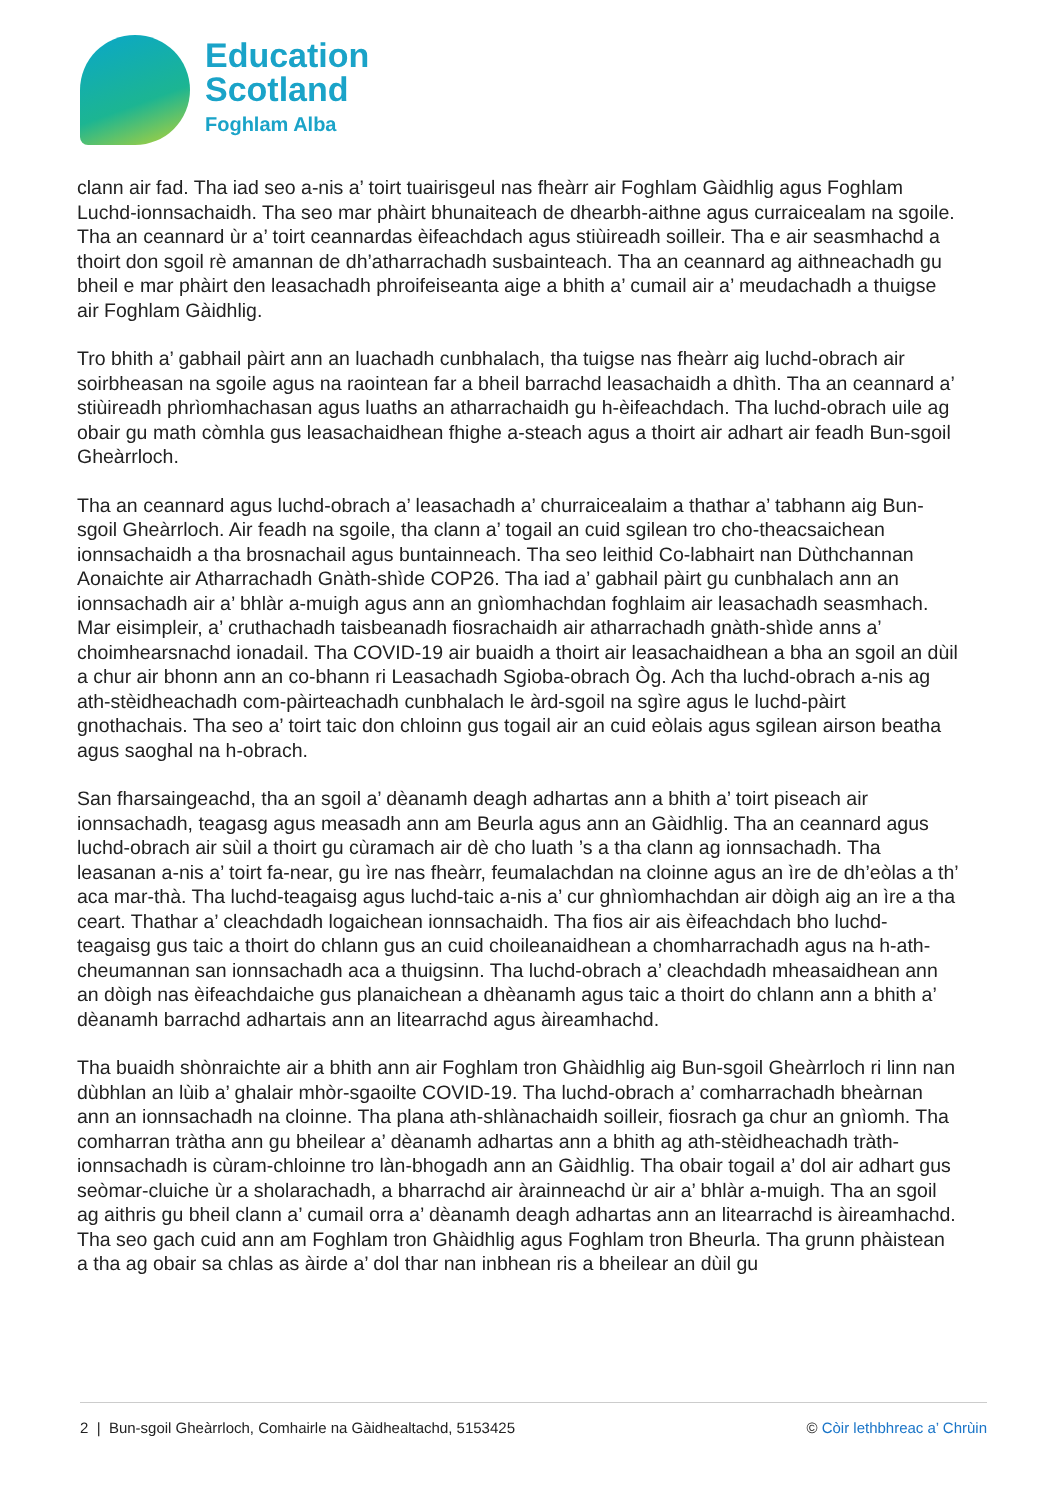Education
Scotland
Foghlam Alba
clann air fad. Tha iad seo a-nis a’ toirt tuairisgeul nas fheàrr air Foghlam Gàidhlig agus Foghlam Luchd-ionnsachaidh. Tha seo mar phàirt bhunaiteach de dhearbh-aithne agus curraicealam na sgoile. Tha an ceannard ùr a’ toirt ceannardas èifeachdach agus stiùireadh soilleir. Tha e air seasmhachd a thoirt don sgoil rè amannan de dh’atharrachadh susbainteach. Tha an ceannard ag aithneachadh gu bheil e mar phàirt den leasachadh phroifeiseanta aige a bhith a’ cumail air a’ meudachadh a thuigse air Foghlam Gàidhlig.
Tro bhith a’ gabhail pàirt ann an luachadh cunbhalach, tha tuigse nas fheàrr aig luchd-obrach air soirbheasan na sgoile agus na raointean far a bheil barrachd leasachaidh a dhìth. Tha an ceannard a’ stiùireadh phrìomhachasan agus luaths an atharrachaidh gu h-èifeachdach. Tha luchd-obrach uile ag obair gu math còmhla gus leasachaidhean fhighe a-steach agus a thoirt air adhart air feadh Bun-sgoil Gheàrrloch.
Tha an ceannard agus luchd-obrach a’ leasachadh a’ churraicealaim a thathar a’ tabhann aig Bun-sgoil Gheàrrloch. Air feadh na sgoile, tha clann a’ togail an cuid sgilean tro cho-theacsaichean ionnsachaidh a tha brosnachail agus buntainneach. Tha seo leithid Co-labhairt nan Dùthchannan Aonaichte air Atharrachadh Gnàth-shìde COP26. Tha iad a’ gabhail pàirt gu cunbhalach ann an ionnsachadh air a’ bhlàr a-muigh agus ann an gnìomhachdan foghlaim air leasachadh seasmhach. Mar eisimpleir, a’ cruthachadh taisbeanadh fiosrachaidh air atharrachadh gnàth-shìde anns a’ choimhearsnachd ionadail. Tha COVID-19 air buaidh a thoirt air leasachaidhean a bha an sgoil an dùil a chur air bhonn ann an co-bhann ri Leasachadh Sgioba-obrach Òg. Ach tha luchd-obrach a-nis ag ath-stèidheachadh com-pàirteachadh cunbhalach le àrd-sgoil na sgìre agus le luchd-pàirt gnothachais. Tha seo a’ toirt taic don chloinn gus togail air an cuid eòlais agus sgilean airson beatha agus saoghal na h-obrach.
San fharsaingeachd, tha an sgoil a’ dèanamh deagh adhartas ann a bhith a’ toirt piseach air ionnsachadh, teagasg agus measadh ann am Beurla agus ann an Gàidhlig. Tha an ceannard agus luchd-obrach air sùil a thoirt gu cùramach air dè cho luath ’s a tha clann ag ionnsachadh. Tha leasanan a-nis a’ toirt fa-near, gu ìre nas fheàrr, feumalachdan na cloinne agus an ìre de dh’eòlas a th’ aca mar-thà. Tha luchd-teagaisg agus luchd-taic a-nis a’ cur ghnìomhachdan air dòigh aig an ìre a tha ceart. Thathar a’ cleachdadh logaichean ionnsachaidh. Tha fios air ais èifeachdach bho luchd-teagaisg gus taic a thoirt do chlann gus an cuid choileanaidhean a chomharrachadh agus na h-ath-cheumannan san ionnsachadh aca a thuigsinn. Tha luchd-obrach a’ cleachdadh mheasaidhean ann an dòigh nas èifeachdaiche gus planaichean a dhèanamh agus taic a thoirt do chlann ann a bhith a’ dèanamh barrachd adhartais ann an litearrachd agus àireamhachd.
Tha buaidh shònraichte air a bhith ann air Foghlam tron Ghàidhlig aig Bun-sgoil Gheàrrloch ri linn nan dùbhlan an lùib a’ ghalair mhòr-sgaoilte COVID-19. Tha luchd-obrach a’ comharrachadh bheàrnan ann an ionnsachadh na cloinne. Tha plana ath-shlànachaidh soilleir, fiosrach ga chur an gnìomh. Tha comharran tràtha ann gu bheilear a’ dèanamh adhartas ann a bhith ag ath-stèidheachadh tràth-ionnsachadh is cùram-chloinne tro làn-bhogadh ann an Gàidhlig. Tha obair togail a’ dol air adhart gus seòmar-cluiche ùr a sholarachadh, a bharrachd air àrainneachd ùr air a’ bhlàr a-muigh. Tha an sgoil ag aithris gu bheil clann a’ cumail orra a’ dèanamh deagh adhartas ann an litearrachd is àireamhachd. Tha seo gach cuid ann am Foghlam tron Ghàidhlig agus Foghlam tron Bheurla. Tha grunn phàistean a tha ag obair sa chlas as àirde a’ dol thar nan inbhean ris a bheilear an dùil gu
2 | Bun-sgoil Gheàrrloch, Comhairle na Gàidhealtachd, 5153425 © Còir lethbhreac a’ Chrùin